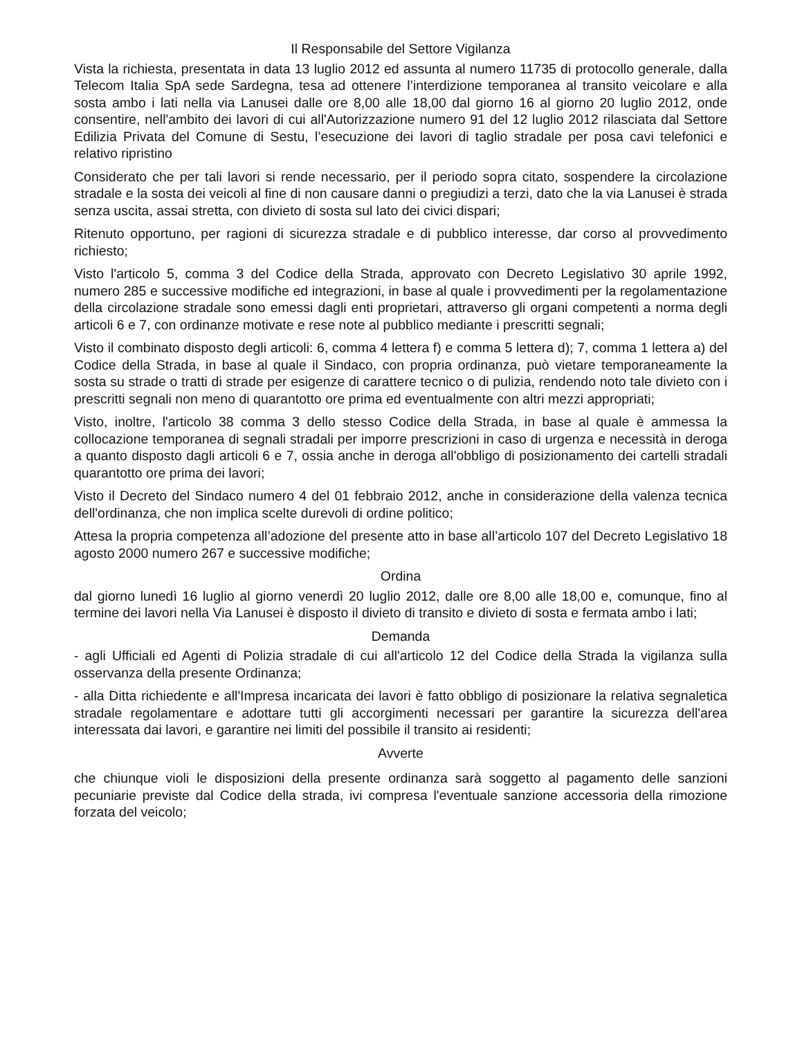Il Responsabile del Settore Vigilanza
Vista la richiesta, presentata in data 13 luglio 2012 ed assunta al numero 11735 di protocollo generale, dalla Telecom Italia SpA sede Sardegna, tesa ad ottenere l’interdizione temporanea al transito veicolare e alla sosta ambo i lati nella via Lanusei dalle ore 8,00 alle 18,00 dal giorno 16 al giorno 20 luglio 2012, onde consentire, nell'ambito dei lavori di cui all'Autorizzazione numero 91 del 12 luglio 2012 rilasciata dal Settore Edilizia Privata del Comune di Sestu, l’esecuzione dei lavori di taglio stradale per posa cavi telefonici e relativo ripristino
Considerato che per tali lavori si rende necessario, per il periodo sopra citato, sospendere la circolazione stradale e la sosta dei veicoli al fine di non causare danni o pregiudizi a terzi, dato che la via Lanusei è strada senza uscita, assai stretta, con divieto di sosta sul lato dei civici dispari;
Ritenuto opportuno, per ragioni di sicurezza stradale e di pubblico interesse, dar corso al provvedimento richiesto;
Visto l'articolo 5, comma 3 del Codice della Strada, approvato con Decreto Legislativo 30 aprile 1992, numero 285 e successive modifiche ed integrazioni, in base al quale i provvedimenti per la regolamentazione della circolazione stradale sono emessi dagli enti proprietari, attraverso gli organi competenti a norma degli articoli 6 e 7, con ordinanze motivate e rese note al pubblico mediante i prescritti segnali;
Visto il combinato disposto degli articoli: 6, comma 4 lettera f) e comma 5 lettera d); 7, comma 1 lettera a) del Codice della Strada, in base al quale il Sindaco, con propria ordinanza, può vietare temporaneamente la sosta su strade o tratti di strade per esigenze di carattere tecnico o di pulizia, rendendo noto tale divieto con i prescritti segnali non meno di quarantotto ore prima ed eventualmente con altri mezzi appropriati;
Visto, inoltre, l'articolo 38 comma 3 dello stesso Codice della Strada, in base al quale è ammessa la collocazione temporanea di segnali stradali per imporre prescrizioni in caso di urgenza e necessità in deroga a quanto disposto dagli articoli 6 e 7, ossia anche in deroga all'obbligo di posizionamento dei cartelli stradali quarantotto ore prima dei lavori;
Visto il Decreto del Sindaco numero 4 del 01 febbraio 2012, anche in considerazione della valenza tecnica dell'ordinanza, che non implica scelte durevoli di ordine politico;
Attesa la propria competenza all’adozione del presente atto in base all’articolo 107 del Decreto Legislativo 18 agosto 2000 numero 267 e successive modifiche;
Ordina
dal giorno lunedì 16 luglio al giorno venerdì 20 luglio 2012, dalle ore 8,00 alle 18,00 e, comunque, fino al termine dei lavori nella Via Lanusei è disposto il divieto di transito e divieto di sosta e fermata ambo i lati;
Demanda
- agli Ufficiali ed Agenti di Polizia stradale di cui all'articolo 12 del Codice della Strada la vigilanza sulla osservanza della presente Ordinanza;
- alla Ditta richiedente e all'Impresa incaricata dei lavori è fatto obbligo di posizionare la relativa segnaletica stradale regolamentare e adottare tutti gli accorgimenti necessari per garantire la sicurezza dell'area interessata dai lavori, e garantire nei limiti del possibile il transito ai residenti;
Avverte
che chiunque violi le disposizioni della presente ordinanza sarà soggetto al pagamento delle sanzioni pecuniarie previste dal Codice della strada, ivi compresa l'eventuale sanzione accessoria della rimozione forzata del veicolo;